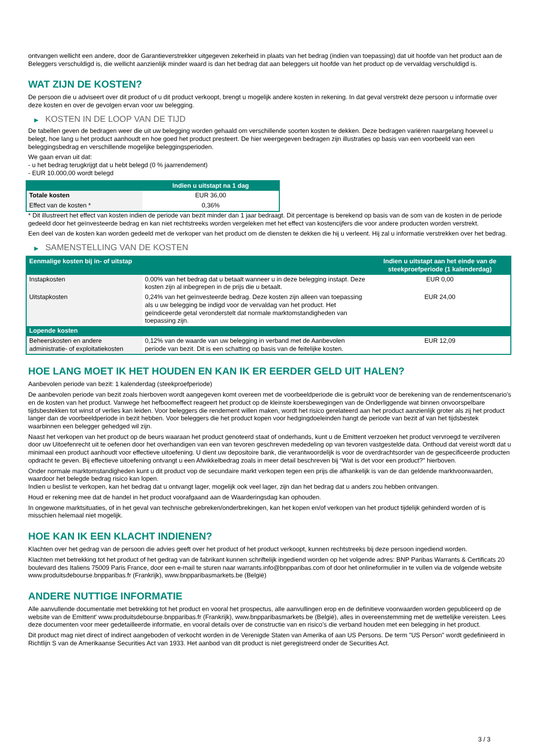ontvangen wellicht een andere, door de Garantieverstrekker uitgegeven zekerheid in plaats van het bedrag (indien van toepassing) dat uit hoofde van het product aan de Beleggers verschuldigd is, die wellicht aanzienlijk minder waard is dan het bedrag dat aan beleggers uit hoofde van het product op de vervaldag verschuldigd is.
WAT ZIJN DE KOSTEN?
De persoon die u adviseert over dit product of u dit product verkoopt, brengt u mogelijk andere kosten in rekening. In dat geval verstrekt deze persoon u informatie over deze kosten en over de gevolgen ervan voor uw belegging.
▶ KOSTEN IN DE LOOP VAN DE TIJD
De tabellen geven de bedragen weer die uit uw belegging worden gehaald om verschillende soorten kosten te dekken. Deze bedragen variëren naargelang hoeveel u belegt, hoe lang u het product aanhoudt en hoe goed het product presteert. De hier weergegeven bedragen zijn illustraties op basis van een voorbeeld van een beleggingsbedrag en verschillende mogelijke beleggingsperioden.
We gaan ervan uit dat:
- u het bedrag terugkrijgt dat u hebt belegd (0 % jaarrendement)
- EUR 10.000,00 wordt belegd
| | Indien u uitstapt na 1 dag |
| --- | --- |
| Totale kosten | EUR 36,00 |
| Effect van de kosten * | 0,36% |
* Dit illustreert het effect van kosten indien de periode van bezit minder dan 1 jaar bedraagt. Dit percentage is berekend op basis van de som van de kosten in de periode gedeeld door het geïnvesteerde bedrag en kan niet rechtstreeks worden vergeleken met het effect van kostencijfers die voor andere producten worden verstrekt.
Een deel van de kosten kan worden gedeeld met de verkoper van het product om de diensten te dekken die hij u verleent. Hij zal u informatie verstrekken over het bedrag.
▶ SAMENSTELLING VAN DE KOSTEN
| Eenmalige kosten bij in- of uitstap | | Indien u uitstapt aan het einde van de steekproefperiode (1 kalenderdag) |
| --- | --- | --- |
| Instapkosten | 0,00% van het bedrag dat u betaalt wanneer u in deze belegging instapt. Deze kosten zijn al inbegrepen in de prijs die u betaalt. | EUR 0,00 |
| Uitstapkosten | 0,24% van het geïnvesteerde bedrag. Deze kosten zijn alleen van toepassing als u uw belegging be indigd voor de vervaldag van het product. Het geïndiceerde getal veronderstelt dat normale marktomstandigheden van toepassing zijn. | EUR 24,00 |
| Lopende kosten | | |
| Beheerskosten en andere administratie- of exploitatiekosten | 0,12% van de waarde van uw belegging in verband met de Aanbevolen periode van bezit. Dit is een schatting op basis van de feitelijke kosten. | EUR 12,09 |
HOE LANG MOET IK HET HOUDEN EN KAN IK ER EERDER GELD UIT HALEN?
Aanbevolen periode van bezit: 1 kalenderdag (steekproefperiode)
De aanbevolen periode van bezit zoals hierboven wordt aangegeven komt overeen met de voorbeeldperiode die is gebruikt voor de berekening van de rendementscenario's en de kosten van het product. Vanwege het hefboomeffect reageert het product op de kleinste koersbewegingen van de Onderliggende wat binnen onvoorspelbare tijdsbestekken tot winst of verlies kan leiden. Voor beleggers die rendement willen maken, wordt het risico gerelateerd aan het product aanzienlijk groter als zij het product langer dan de voorbeeldperiode in bezit hebben. Voor beleggers die het product kopen voor hedgingdoeleinden hangt de periode van bezit af van het tijdsbestek waarbinnen een belegger gehedged wil zijn.
Naast het verkopen van het product op de beurs waaraan het product genoteerd staat of onderhands, kunt u de Emittent verzoeken het product vervroegd te verzilveren door uw Uitoefenrecht uit te oefenen door het overhandigen van een van tevoren geschreven mededeling op van tevoren vastgestelde data. Onthoud dat vereist wordt dat u minimaal een product aanhoudt voor effectieve uitoefening. U dient uw depositoire bank, die verantwoordelijk is voor de overdrachtsorder van de gespecificeerde producten opdracht te geven. Bij effectieve uitoefening ontvangt u een Afwikkelbedrag zoals in meer detail beschreven bij “Wat is det voor een product?" hierboven.
Onder normale marktomstandigheden kunt u dit product vop de secundaire markt verkopen tegen een prijs die afhankelijk is van de dan geldende marktvoorwaarden, waardoor het belegde bedrag risico kan lopen.
Indien u beslist te verkopen, kan het bedrag dat u ontvangt lager, mogelijk ook veel lager, zijn dan het bedrag dat u anders zou hebben ontvangen.
Houd er rekening mee dat de handel in het product voorafgaand aan de Waarderingsdag kan ophouden.
In ongewone marktsituaties, of in het geval van technische gebreken/onderbrekingen, kan het kopen en/of verkopen van het product tijdelijk gehinderd worden of is misschien helemaal niet mogelijk.
HOE KAN IK EEN KLACHT INDIENEN?
Klachten over het gedrag van de persoon die advies geeft over het product of het product verkoopt, kunnen rechtstreeks bij deze persoon ingediend worden.
Klachten met betrekking tot het product of het gedrag van de fabrikant kunnen schriftelijk ingediend worden op het volgende adres: BNP Paribas Warrants & Certificats 20 boulevard des Italiens 75009 Paris France, door een e-mail te sturen naar warrants.info@bnpparibas.com of door het onlineformulier in te vullen via de volgende website www.produitsdebourse.bnpparibas.fr (Frankrijk), www.bnpparibasmarkets.be (België)
ANDERE NUTTIGE INFORMATIE
Alle aanvullende documentatie met betrekking tot het product en vooral het prospectus, alle aanvullingen erop en de definitieve voorwaarden worden gepubliceerd op de website van de Emittent' www.produitsdebourse.bnpparibas.fr (Frankrijk), www.bnpparibasmarkets.be (België), alles in overeenstemming met de wettelijke vereisten. Lees deze documenten voor meer gedetailleerde informatie, en vooral details over de constructie van en risico’s die verband houden met een belegging in het product.
Dit product mag niet direct of indirect aangeboden of verkocht worden in de Verenigde Staten van Amerika of aan US Persons. De term "US Person" wordt gedefinieerd in Richtlijn S van de Amerikaanse Securities Act van 1933. Het aanbod van dit product is niet geregistreerd onder de Securities Act.
3 / 3